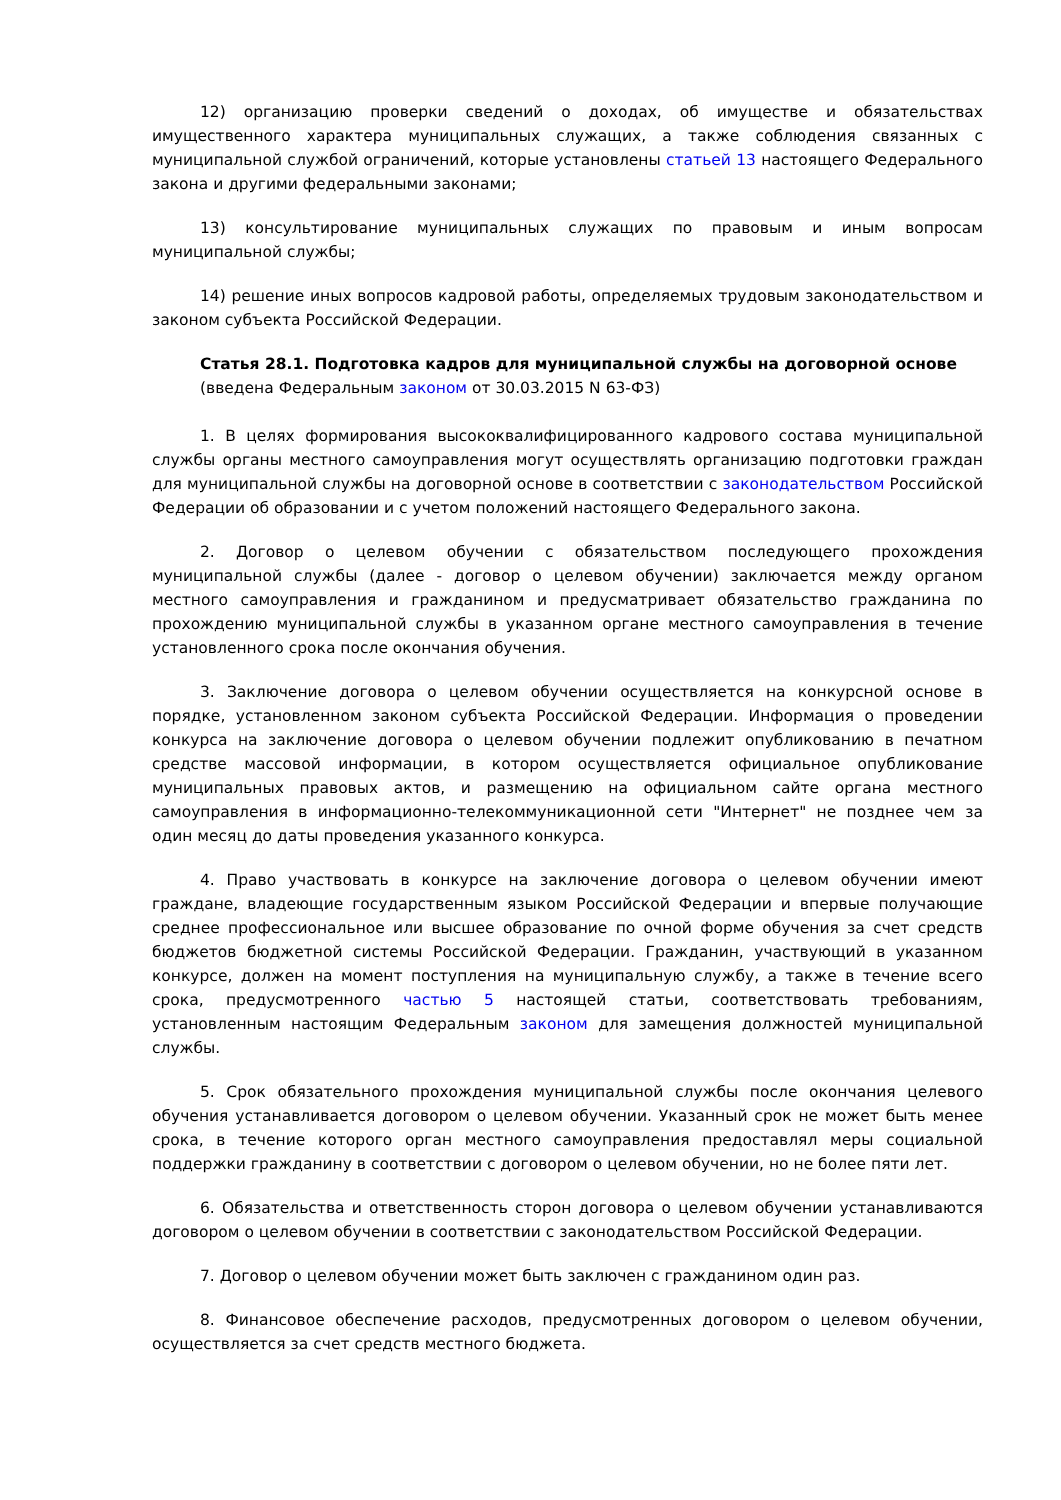12) организацию проверки сведений о доходах, об имуществе и обязательствах имущественного характера муниципальных служащих, а также соблюдения связанных с муниципальной службой ограничений, которые установлены статьей 13 настоящего Федерального закона и другими федеральными законами;
13) консультирование муниципальных служащих по правовым и иным вопросам муниципальной службы;
14) решение иных вопросов кадровой работы, определяемых трудовым законодательством и законом субъекта Российской Федерации.
Статья 28.1. Подготовка кадров для муниципальной службы на договорной основе
(введена Федеральным законом от 30.03.2015 N 63-ФЗ)
1. В целях формирования высококвалифицированного кадрового состава муниципальной службы органы местного самоуправления могут осуществлять организацию подготовки граждан для муниципальной службы на договорной основе в соответствии с законодательством Российской Федерации об образовании и с учетом положений настоящего Федерального закона.
2. Договор о целевом обучении с обязательством последующего прохождения муниципальной службы (далее - договор о целевом обучении) заключается между органом местного самоуправления и гражданином и предусматривает обязательство гражданина по прохождению муниципальной службы в указанном органе местного самоуправления в течение установленного срока после окончания обучения.
3. Заключение договора о целевом обучении осуществляется на конкурсной основе в порядке, установленном законом субъекта Российской Федерации. Информация о проведении конкурса на заключение договора о целевом обучении подлежит опубликованию в печатном средстве массовой информации, в котором осуществляется официальное опубликование муниципальных правовых актов, и размещению на официальном сайте органа местного самоуправления в информационно-телекоммуникационной сети "Интернет" не позднее чем за один месяц до даты проведения указанного конкурса.
4. Право участвовать в конкурсе на заключение договора о целевом обучении имеют граждане, владеющие государственным языком Российской Федерации и впервые получающие среднее профессиональное или высшее образование по очной форме обучения за счет средств бюджетов бюджетной системы Российской Федерации. Гражданин, участвующий в указанном конкурсе, должен на момент поступления на муниципальную службу, а также в течение всего срока, предусмотренного частью 5 настоящей статьи, соответствовать требованиям, установленным настоящим Федеральным законом для замещения должностей муниципальной службы.
5. Срок обязательного прохождения муниципальной службы после окончания целевого обучения устанавливается договором о целевом обучении. Указанный срок не может быть менее срока, в течение которого орган местного самоуправления предоставлял меры социальной поддержки гражданину в соответствии с договором о целевом обучении, но не более пяти лет.
6. Обязательства и ответственность сторон договора о целевом обучении устанавливаются договором о целевом обучении в соответствии с законодательством Российской Федерации.
7. Договор о целевом обучении может быть заключен с гражданином один раз.
8. Финансовое обеспечение расходов, предусмотренных договором о целевом обучении, осуществляется за счет средств местного бюджета.